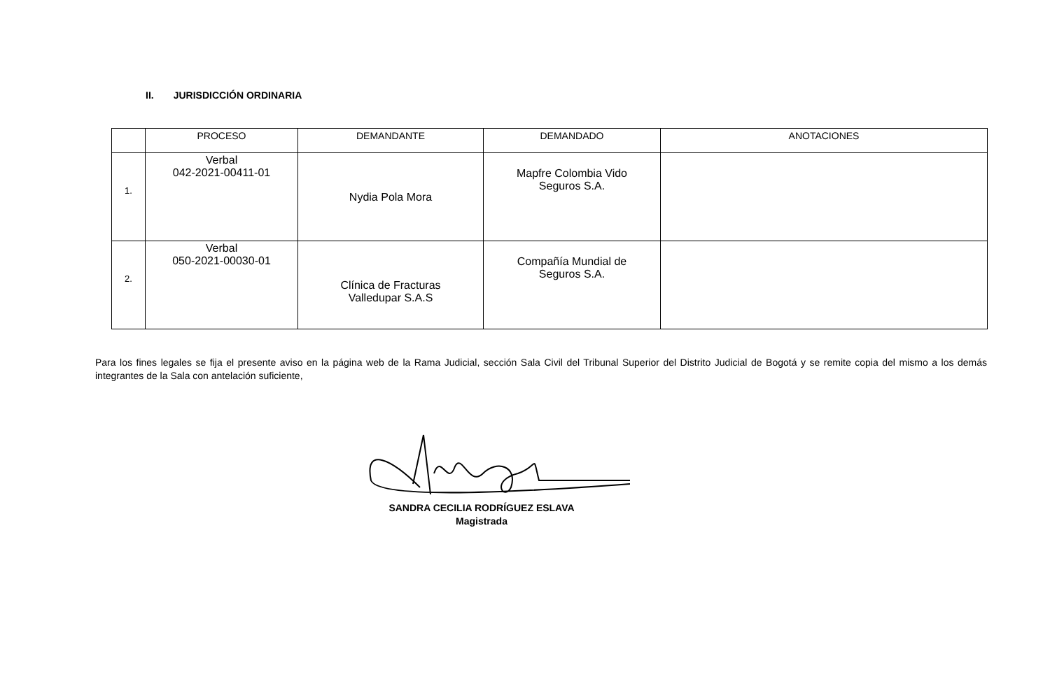II. JURISDICCIÓN ORDINARIA
| | PROCESO | DEMANDANTE | DEMANDADO | ANOTACIONES |
| --- | --- | --- | --- | --- |
| 1. | Verbal 042-2021-00411-01 | Nydia Pola Mora | Mapfre Colombia Vido Seguros S.A. | |
| 2. | Verbal 050-2021-00030-01 | Clínica de Fracturas Valledupar S.A.S | Compañía Mundial de Seguros S.A. | |
Para los fines legales se fija el presente aviso en la página web de la Rama Judicial, sección Sala Civil del Tribunal Superior del Distrito Judicial de Bogotá y se remite copia del mismo a los demás integrantes de la Sala con antelación suficiente,
SANDRA CECILIA RODRÍGUEZ ESLAVA
Magistrada